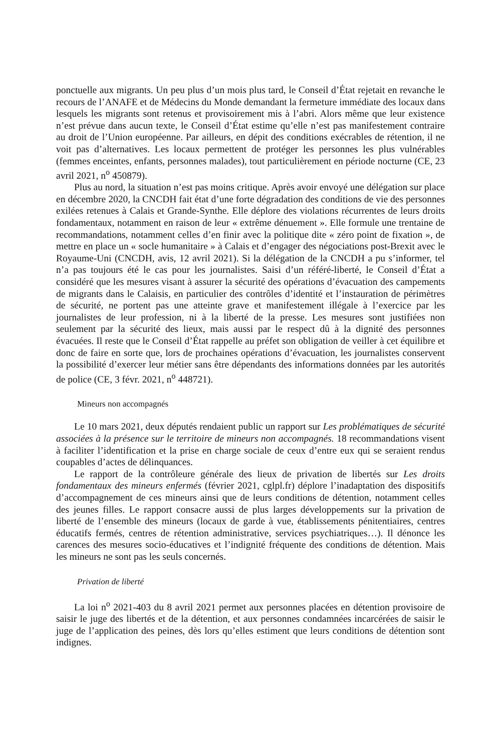ponctuelle aux migrants. Un peu plus d’un mois plus tard, le Conseil d’État rejetait en revanche le recours de l’ANAFE et de Médecins du Monde demandant la fermeture immédiate des locaux dans lesquels les migrants sont retenus et provisoirement mis à l’abri. Alors même que leur existence n’est prévue dans aucun texte, le Conseil d’État estime qu’elle n’est pas manifestement contraire au droit de l’Union européenne. Par ailleurs, en dépit des conditions exécrables de rétention, il ne voit pas d’alternatives. Les locaux permettent de protéger les personnes les plus vulnérables (femmes enceintes, enfants, personnes malades), tout particulièrement en période nocturne (CE, 23 avril 2021, n<sup>o</sup> 450879).
Plus au nord, la situation n’est pas moins critique. Après avoir envoyé une délégation sur place en décembre 2020, la CNCDH fait état d’une forte dégradation des conditions de vie des personnes exilées retenues à Calais et Grande-Synthe. Elle déplore des violations récurrentes de leurs droits fondamentaux, notamment en raison de leur « extrême dénuement ». Elle formule une trentaine de recommandations, notamment celles d’en finir avec la politique dite « zéro point de fixation », de mettre en place un « socle humanitaire » à Calais et d’engager des négociations post-Brexit avec le Royaume-Uni (CNCDH, avis, 12 avril 2021). Si la délégation de la CNCDH a pu s’informer, tel n’a pas toujours été le cas pour les journalistes. Saisi d’un référé-liberté, le Conseil d’État a considéré que les mesures visant à assurer la sécurité des opérations d’évacuation des campements de migrants dans le Calaisis, en particulier des contrôles d’identité et l’instauration de périmètres de sécurité, ne portent pas une atteinte grave et manifestement illégale à l’exercice par les journalistes de leur profession, ni à la liberté de la presse. Les mesures sont justifiées non seulement par la sécurité des lieux, mais aussi par le respect dû à la dignité des personnes évacuées. Il reste que le Conseil d’État rappelle au préfet son obligation de veiller à cet équilibre et donc de faire en sorte que, lors de prochaines opérations d’évacuation, les journalistes conservent la possibilité d’exercer leur métier sans être dépendants des informations données par les autorités de police (CE, 3 févr. 2021, n<sup>o</sup> 448721).
Mineurs non accompagnés
Le 10 mars 2021, deux députés rendaient public un rapport sur Les problématiques de sécurité associées à la présence sur le territoire de mineurs non accompagnés. 18 recommandations visent à faciliter l’identification et la prise en charge sociale de ceux d’entre eux qui se seraient rendus coupables d’actes de délinquances.
Le rapport de la contrôleure générale des lieux de privation de libertés sur Les droits fondamentaux des mineurs enfermés (février 2021, cglpl.fr) déplore l’inadaptation des dispositifs d’accompagnement de ces mineurs ainsi que de leurs conditions de détention, notamment celles des jeunes filles. Le rapport consacre aussi de plus larges développements sur la privation de liberté de l’ensemble des mineurs (locaux de garde à vue, établissements pénitentiaires, centres éducatifs fermés, centres de rétention administrative, services psychiatriques…). Il dénonce les carences des mesures socio-éducatives et l’indignité fréquente des conditions de détention. Mais les mineurs ne sont pas les seuls concernés.
Privation de liberté
La loi n<sup>o</sup> 2021-403 du 8 avril 2021 permet aux personnes placées en détention provisoire de saisir le juge des libertés et de la détention, et aux personnes condamnées incarcérées de saisir le juge de l’application des peines, dès lors qu’elles estiment que leurs conditions de détention sont indignes.